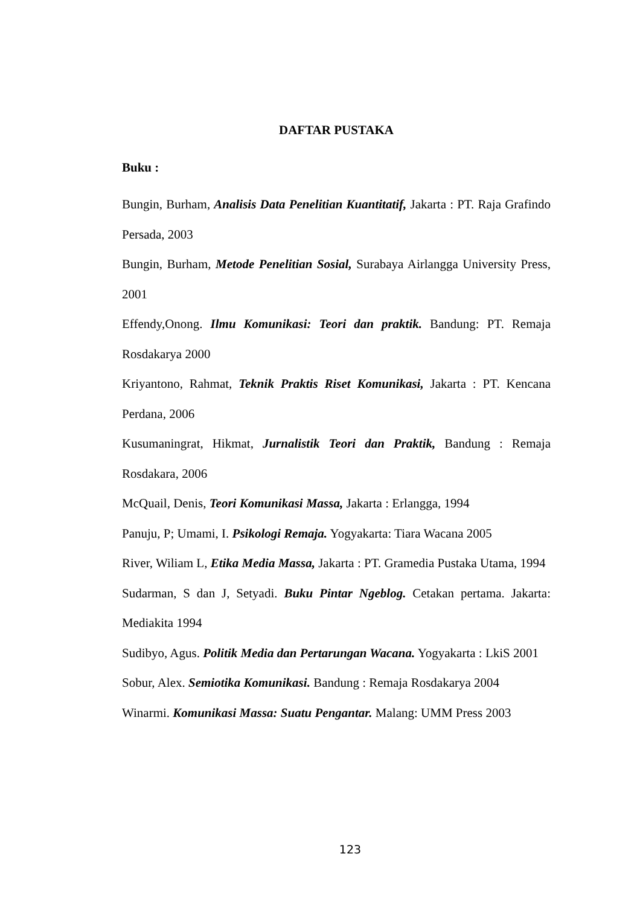DAFTAR PUSTAKA
Buku :
Bungin, Burham, Analisis Data Penelitian Kuantitatif, Jakarta : PT. Raja Grafindo Persada, 2003
Bungin, Burham, Metode Penelitian Sosial, Surabaya Airlangga University Press, 2001
Effendy,Onong. Ilmu Komunikasi: Teori dan praktik. Bandung: PT. Remaja Rosdakarya 2000
Kriyantono, Rahmat, Teknik Praktis Riset Komunikasi, Jakarta : PT. Kencana Perdana, 2006
Kusumaningrat, Hikmat, Jurnalistik Teori dan Praktik, Bandung : Remaja Rosdakara, 2006
McQuail, Denis, Teori Komunikasi Massa, Jakarta : Erlangga, 1994
Panuju, P; Umami, I. Psikologi Remaja. Yogyakarta: Tiara Wacana 2005
River, Wiliam L, Etika Media Massa, Jakarta : PT. Gramedia Pustaka Utama, 1994
Sudarman, S dan J, Setyadi. Buku Pintar Ngeblog. Cetakan pertama. Jakarta: Mediakita 1994
Sudibyo, Agus. Politik Media dan Pertarungan Wacana. Yogyakarta : LkiS 2001
Sobur, Alex. Semiotika Komunikasi. Bandung : Remaja Rosdakarya 2004
Winarmi. Komunikasi Massa: Suatu Pengantar. Malang: UMM Press 2003
123